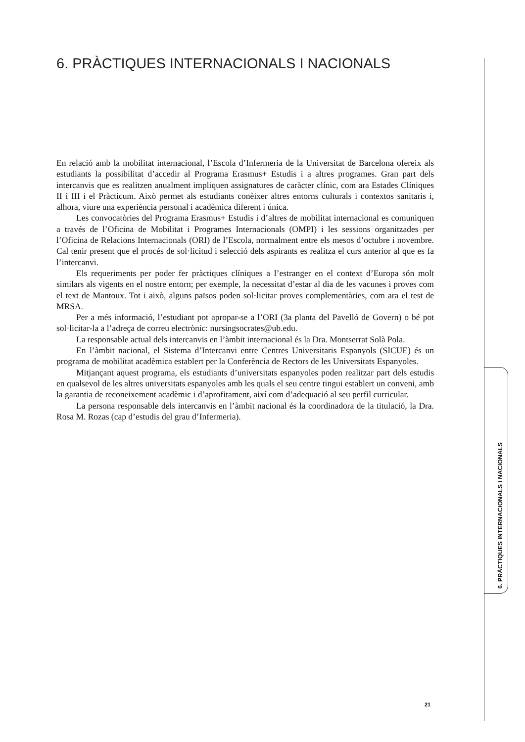6. PRÀCTIQUES INTERNACIONALS I NACIONALS
En relació amb la mobilitat internacional, l’Escola d’Infermeria de la Universitat de Barcelona ofereix als estudiants la possibilitat d’accedir al Programa Erasmus+ Estudis i a altres programes. Gran part dels intercanvis que es realitzen anualment impliquen assignatures de caràcter clínic, com ara Estades Clíniques II i III i el Pràcticum. Això permet als estudiants conèixer altres entorns culturals i contextos sanitaris i, alhora, viure una experiència personal i acadèmica diferent i única.
Les convocatòries del Programa Erasmus+ Estudis i d’altres de mobilitat internacional es comuniquen a través de l’Oficina de Mobilitat i Programes Internacionals (OMPI) i les sessions organitzades per l’Oficina de Relacions Internacionals (ORI) de l’Escola, normalment entre els mesos d’octubre i novembre. Cal tenir present que el procés de sol·licitud i selecció dels aspirants es realitza el curs anterior al que es fa l’intercanvi.
Els requeriments per poder fer pràctiques clíniques a l’estranger en el context d’Europa són molt similars als vigents en el nostre entorn; per exemple, la necessitat d’estar al dia de les vacunes i proves com el text de Mantoux. Tot i això, alguns països poden sol·licitar proves complementàries, com ara el test de MRSA.
Per a més informació, l’estudiant pot apropar-se a l’ORI (3a planta del Pavelló de Govern) o bé pot sol·licitar-la a l’adreça de correu electrònic: nursingsocrates@ub.edu.
La responsable actual dels intercanvis en l’àmbit internacional és la Dra. Montserrat Solà Pola.
En l’àmbit nacional, el Sistema d’Intercanvi entre Centres Universitaris Espanyols (SICUE) és un programa de mobilitat acadèmica establert per la Conferència de Rectors de les Universitats Espanyoles.
Mitjançant aquest programa, els estudiants d’universitats espanyoles poden realitzar part dels estudis en qualsevol de les altres universitats espanyoles amb les quals el seu centre tingui establert un conveni, amb la garantia de reconeixement acadèmic i d’aprofitament, així com d’adequació al seu perfil curricular.
La persona responsable dels intercanvis en l’àmbit nacional és la coordinadora de la titulació, la Dra. Rosa M. Rozas (cap d’estudis del grau d’Infermeria).
6. PRÀCTIQUES INTERNACIONALS I NACIONALS
21